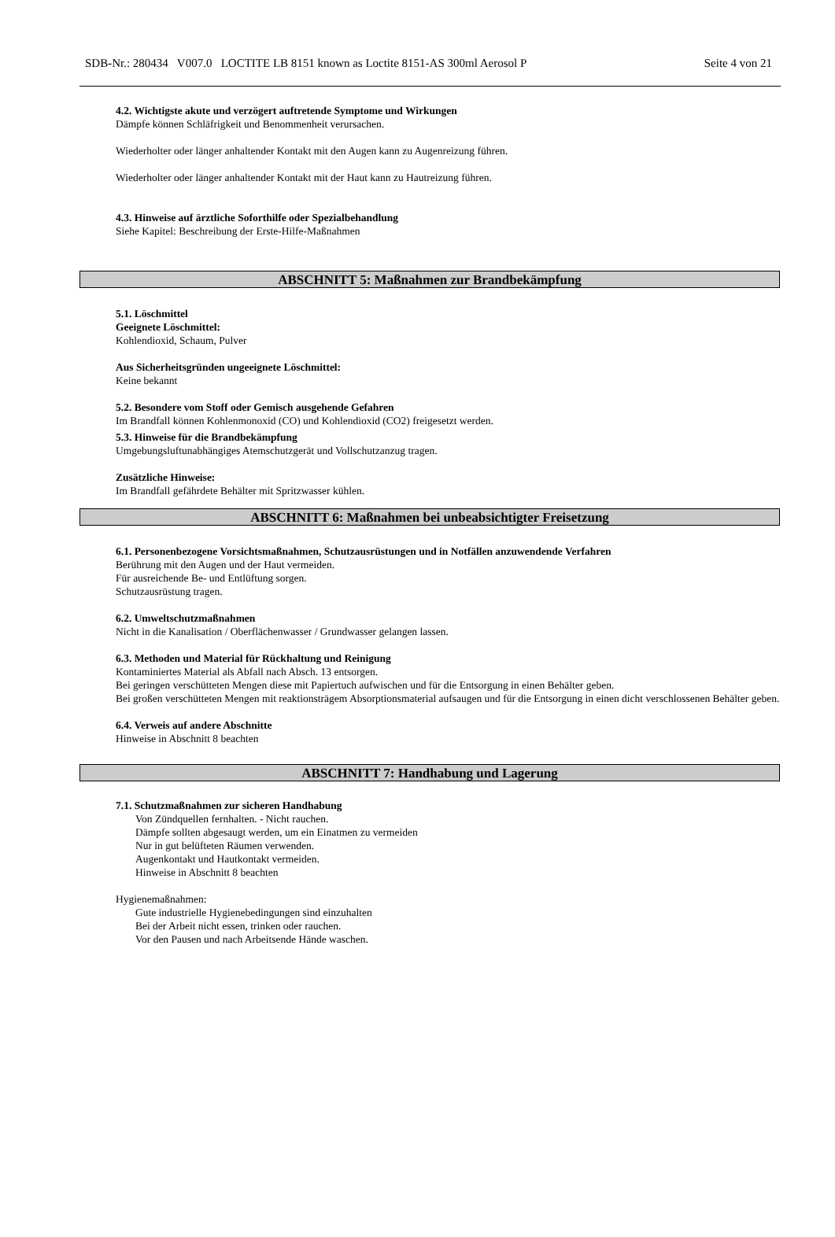SDB-Nr.: 280434 V007.0 LOCTITE LB 8151 known as Loctite 8151-AS 300ml Aerosol P Seite 4 von 21
4.2. Wichtigste akute und verzögert auftretende Symptome und Wirkungen
Dämpfe können Schläfrigkeit und Benommenheit verursachen.
Wiederholter oder länger anhaltender Kontakt mit den Augen kann zu Augenreizung führen.
Wiederholter oder länger anhaltender Kontakt mit der Haut kann zu Hautreizung führen.
4.3. Hinweise auf ärztliche Soforthilfe oder Spezialbehandlung
Siehe Kapitel: Beschreibung der Erste-Hilfe-Maßnahmen
ABSCHNITT 5: Maßnahmen zur Brandbekämpfung
5.1. Löschmittel
Geeignete Löschmittel:
Kohlendioxid, Schaum, Pulver
Aus Sicherheitsgründen ungeeignete Löschmittel:
Keine bekannt
5.2. Besondere vom Stoff oder Gemisch ausgehende Gefahren
Im Brandfall können Kohlenmonoxid (CO) und Kohlendioxid (CO2) freigesetzt werden.
5.3. Hinweise für die Brandbekämpfung
Umgebungsluftunabhängiges Atemschutzgerät und Vollschutzanzug tragen.
Zusätzliche Hinweise:
Im Brandfall gefährdete Behälter mit Spritzwasser kühlen.
ABSCHNITT 6: Maßnahmen bei unbeabsichtigter Freisetzung
6.1. Personenbezogene Vorsichtsmaßnahmen, Schutzausrüstungen und in Notfällen anzuwendende Verfahren
Berührung mit den Augen und der Haut vermeiden.
Für ausreichende Be- und Entlüftung sorgen.
Schutzausrüstung tragen.
6.2. Umweltschutzmaßnahmen
Nicht in die Kanalisation / Oberflächenwasser / Grundwasser gelangen lassen.
6.3. Methoden und Material für Rückhaltung und Reinigung
Kontaminiertes Material als Abfall nach Absch. 13 entsorgen.
Bei geringen verschütteten Mengen diese mit Papiertuch aufwischen und für die Entsorgung in einen Behälter geben.
Bei großen verschütteten Mengen mit reaktionsträgem Absorptionsmaterial aufsaugen und für die Entsorgung in einen dicht verschlossenen Behälter geben.
6.4. Verweis auf andere Abschnitte
Hinweise in Abschnitt 8 beachten
ABSCHNITT 7: Handhabung und Lagerung
7.1. Schutzmaßnahmen zur sicheren Handhabung
Von Zündquellen fernhalten. - Nicht rauchen.
Dämpfe sollten abgesaugt werden, um ein Einatmen zu vermeiden
Nur in gut belüfteten Räumen verwenden.
Augenkontakt und Hautkontakt vermeiden.
Hinweise in Abschnitt 8 beachten
Hygienemaßnahmen:
Gute industrielle Hygienebedingungen sind einzuhalten
Bei der Arbeit nicht essen, trinken oder rauchen.
Vor den Pausen und nach Arbeitsende Hände waschen.